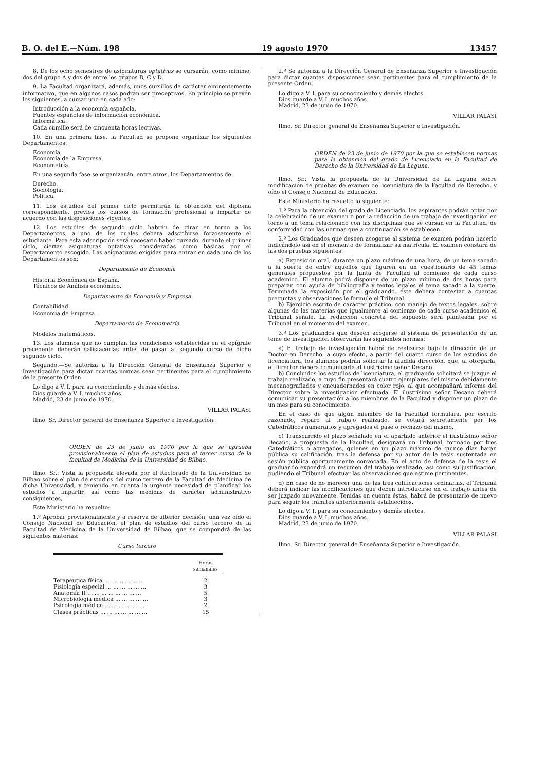B. O. del E.—Núm. 198 19 agosto 1970 13457
8. De los ocho semestres de asignaturas optativas se cursarán, como mínimo, dos del grupo A y dos de entre los grupos B, C y D.
9. La Facultad organizará, además, unos cursillos de carácter eminentemente informativo, que en algunos casos podrán ser preceptivos. En principio se prevén los siguientes, a cursar uno en cada año:
Introducción a la economía española.
Fuentes españolas de información económica.
Informática.
Cada cursillo será de cincuenta horas lectivas.
10. En una primera fase, la Facultad se propone organizar los siguientes Departamentos:
Economía.
Economía de la Empresa.
Econometría.
En una segunda fase se organizarán, entre otros, los Departamentos de:
Derecho.
Sociología.
Política.
11. Los estudios del primer ciclo permitirán la obtención del diploma correspondiente, previos los cursos de formación profesional a impartir de acuerdo con las disposiciones vigentes.
12. Los estudios de segundo ciclo habrán de girar en torno a los Departamentos, a uno de los cuales deberá adscribirse forzosamente el estudiante. Para esta adscripción será necesario haber cursado, durante el primer ciclo, ciertas asignaturas optativas consideradas como básicas por el Departamento escogido. Las asignaturas exigidas para entrar en cada uno de los Departamentos son:
Departamento de Economía
Historia Económica de España.
Técnicos de Análisis económico.
Departamento de Economía y Empresa
Contabilidad.
Economía de Empresa.
Departamento de Econometría
Modelos matemáticos.
13. Los alumnos que no cumplan las condiciones establecidas en el epígrafe precedente deberán satisfacerlas antes de pasar al segundo curso de dicho segundo ciclo.
Segundo.—Se autoriza a la Dirección General de Enseñanza Superior e Investigación para dictar cuantas normas sean pertinentes para el cumplimiento de la presente Orden.
Lo digo a V. I. para su conocimiento y demás efectos.
Dios guarde a V. I. muchos años.
Madrid, 23 de junio de 1970.
VILLAR PALASI
Ilmo. Sr. Director general de Enseñanza Superior e Investigación.
ORDEN de 23 de junio de 1970 por la que se aprueba provisionalmente el plan de estudios para el tercer curso de la facultad de Medicina de la Universidad de Bilbao.
Ilmo. Sr.: Vista la propuesta elevada por el Rectorado de la Universidad de Bilbao sobre el plan de estudios del curso tercero de la Facultad de Medicina de dicha Universidad, y teniendo en cuenta la urgente necesidad de planificar los estudios a impartir, así como las medidas de carácter administrativo consiguientes,
Este Ministerio ha resuelto:
1.º Aprobar provisionalmente y a reserva de ulterior decisión, una vez oído el Consejo Nacional de Educación, el plan de estudios del curso tercero de la Facultad de Medicina de la Universidad de Bilbao, que se compondrá de las siguientes materias:
Curso tercero
| | Horas semanales |
| --- | --- |
| Terapéutica física ... ... ... ... ... ... | 2 |
| Fisiología especial ... ... ... ... ... ... | 3 |
| Anatomía II ... ... ... ... ... ... ... ... | 5 |
| Microbiología médica ... ... ... ... ... | 3 |
| Psicología médica ... ... ... ... ... ... | 2 |
| Clases prácticas ... ... ... ... ... ... ... | 15 |
2.º Se autoriza a la Dirección General de Enseñanza Superior e Investigación para dictar cuantas disposiciones sean pertinentes para el cumplimiento de la presente Orden.
Lo digo a V. I. para su conocimiento y demás efectos.
Dios guarde a V. I. muchos años.
Madrid, 23 de junio de 1970.
VILLAR PALASI
Ilmo. Sr. Director general de Enseñanza Superior e Investigación.
ORDEN de 23 de junio de 1970 por la que se establecen normas para la obtención del grado de Licenciado en la Facultad de Derecho de la Universidad de La Laguna.
Ilmo. Sr.: Vista la propuesta de la Universidad de La Laguna sobre modificación de pruebas de examen de licenciatura de la Facultad de Derecho, y oído el Consejo Nacional de Educación,
Este Ministerio ha resuelto lo siguiente:
1.º Para la obtención del grado de Licenciado, los aspirantes podrán optar por la celebración de un examen o por la redacción de un trabajo de investigación en torno a un tema relacionado con las disciplinas que se cursan en la Facultad, de conformidad con las normas que a continuación se establecen.
2.º Los Graduados que deseen acogerse al sistema de examen podrán hacerlo indicándolo así en el momento de formalizar su matrícula. El examen constará de las dos pruebas siguientes:
a) Exposición oral, durante un plazo máximo de una hora, de un tema sacado a la suerte de entre aquellos que figuren en un cuestionario de 45 temas generales propuestos por la Junta de Facultad al comienzo de cada curso académico. El alumno podrá disponer de un plazo mínimo de dos horas para preparar, con ayuda de bibliografía y textos legales el tema sacado a la suerte. Terminada la exposición por el graduando, éste deberá contestar a cuantas preguntas y observaciones le formule el Tribunal.
b) Ejercicio escrito de carácter práctico, con manejo de textos legales, sobre algunas de las materias que igualmente al comienzo de cada curso académico el Tribunal señale. La redacción concreta del supuesto será planteada por el Tribunal en el momento del examen.
3.º Los graduandos que deseen acogerse al sistema de presentación de un teme de investigación observarán las siguientes normas:
a) El trabajo de investigación habrá de realizarse bajo la dirección de un Doctor en Derecho, a cuyo efecto, a partir del cuarto curso de los estudios de licenciatura, los alumnos podrán solicitar la aludida dirección, que, al otorgarla, el Director deberá comunicarla al ilustrísimo señor Decano.
b) Concluídos los estudios de licenciatura, el graduando solicitará se juzgue el trabajo realizado, a cuyo fin presentará cuatro ejemplares del mismo debidamente mecanografiados y encuadernados en color rojo, al que acompañará informe del Director sobre la investigación efectuada. El ilustrísimo señor Decano deberá comunicar su presentación a los miembros de la Facultad y disponer un plazo de un mes para su conocimiento.
En el caso de que algún miembro de la Facultad formulara, por escrito razonado, reparo al trabajo realizado, se votará secretamente por los Catedráticos numerarios y agregados el pase o rechazo del mismo.
c) Transcurrido el plazo señalado en el apartado anterior el ilustrísimo señor Decano, a propuesta de la Facultad, designará un Tribunal, formado por tres Catedráticos o agregados, quienes en un plazo máximo de quince días harán pública su calificación, tras la defensa por su autor de la tesis sustentada en sesión pública oportunamente convocada. En el acto de defensa de la tesis el graduando expondrá un resumen del trabajo realizado, así como su justificación, pudiendo el Tribunal efectuar las observaciones que estime pertinentes.
d) En caso de no merecer una de las tres calificaciones ordinarias, el Tribunal deberá indicar las modificaciones que deben introducirse en el trabajo antes de ser juzgado nuevamente. Tenidas en cuenta éstas, habrá de presentarlo de nuevo para seguir los trámites anteriormente establecidos.
Lo digo a V. I. para su conocimiento y demás efectos.
Dios guarde a V. I. muchos años.
Madrid, 23 de junio de 1970.
VILLAR PALASI
Ilmo. Sr. Director general de Enseñanza Superior e Investigación.